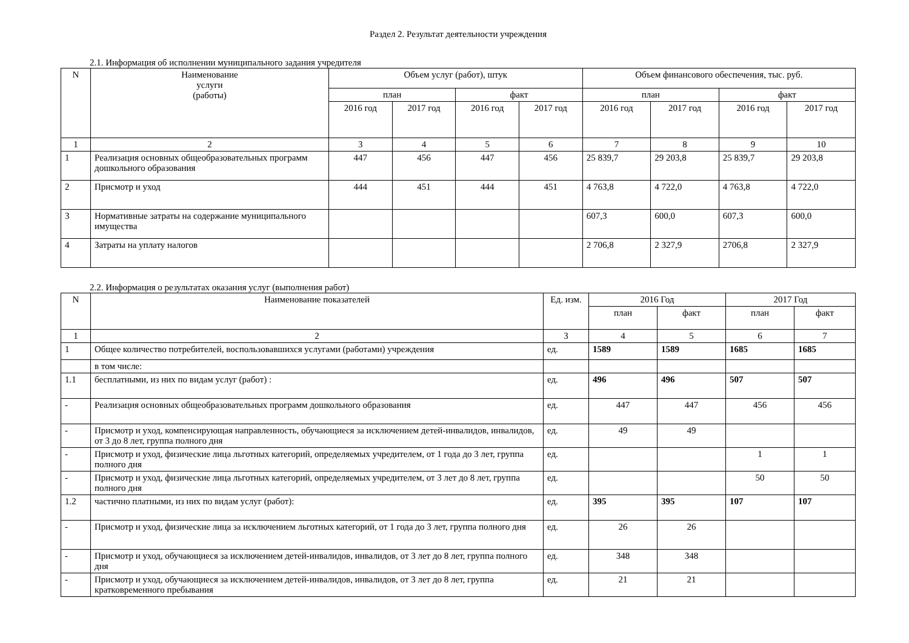Раздел 2. Результат деятельности учреждения
2.1. Информация об исполнении муниципального задания учредителя
| N | Наименование услуги (работы) | Объем услуг (работ), штук | | | | Объем финансового обеспечения, тыс. руб. | | | |
| --- | --- | --- | --- | --- | --- | --- | --- | --- | --- |
| | | план | | факт | | план | | факт | |
| | | 2016 год | 2017 год | 2016 год | 2017 год | 2016 год | 2017 год | 2016 год | 2017 год |
| 1 | 2 | 3 | 4 | 5 | 6 | 7 | 8 | 9 | 10 |
| 1 | Реализация основных общеобразовательных программ дошкольного образования | 447 | 456 | 447 | 456 | 25 839,7 | 29 203,8 | 25 839,7 | 29 203,8 |
| 2 | Присмотр и уход | 444 | 451 | 444 | 451 | 4 763,8 | 4 722,0 | 4 763,8 | 4 722,0 |
| 3 | Нормативные затраты на содержание муниципального имущества | | | | | 607,3 | 600,0 | 607,3 | 600,0 |
| 4 | Затраты на уплату налогов | | | | | 2 706,8 | 2 327,9 | 2706,8 | 2 327,9 |
2.2. Информация о результатах оказания услуг (выполнения работ)
| N | Наименование показателей | Ед. изм. | 2016 Год | | 2017 Год | |
| --- | --- | --- | --- | --- | --- | --- |
| | | | план | факт | план | факт |
| 1 | 2 | 3 | 4 | 5 | 6 | 7 |
| 1 | Общее количество потребителей, воспользовавшихся услугами (работами) учреждения | ед. | 1589 | 1589 | 1685 | 1685 |
| | в том числе: | | | | | |
| 1.1 | бесплатными, из них по видам услуг (работ) : | ед. | 496 | 496 | 507 | 507 |
| - | Реализация основных общеобразовательных программ дошкольного образования | ед. | 447 | 447 | 456 | 456 |
| - | Присмотр и уход, компенсирующая направленность, обучающиеся за исключением детей-инвалидов, инвалидов, от 3 до 8 лет, группа полного дня | ед. | 49 | 49 | | |
| - | Присмотр и уход, физические лица льготных категорий, определяемых учредителем, от 1 года до 3 лет, группа полного дня | ед. | | | 1 | 1 |
| - | Присмотр и уход, физические лица льготных категорий, определяемых учредителем, от 3 лет до 8 лет, группа полного дня | ед. | | | 50 | 50 |
| 1.2 | частично платными, из них по видам услуг (работ): | ед. | 395 | 395 | 107 | 107 |
| - | Присмотр и уход, физические лица за исключением льготных категорий, от 1 года до 3 лет, группа полного дня | ед. | 26 | 26 | | |
| - | Присмотр и уход, обучающиеся за исключением детей-инвалидов, инвалидов, от 3 лет до 8 лет, группа полного дня | ед. | 348 | 348 | | |
| - | Присмотр и уход, обучающиеся за исключением детей-инвалидов, инвалидов, от 3 лет до 8 лет, группа кратковременного пребывания | ед. | 21 | 21 | | |